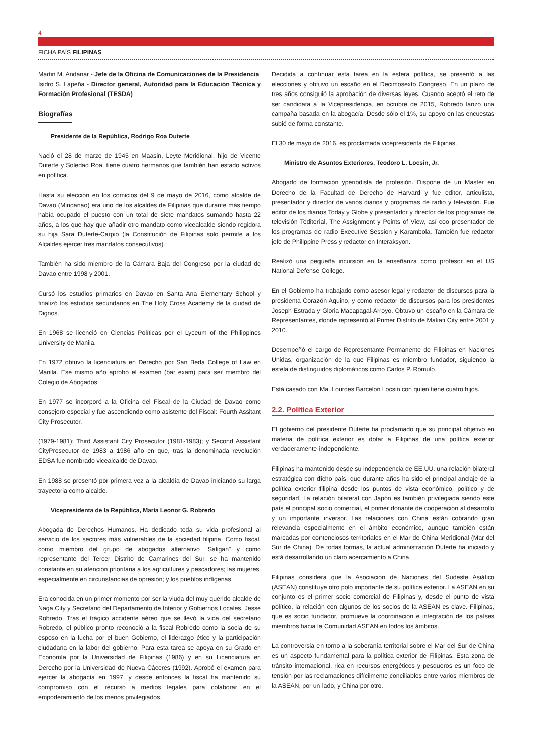4
FICHA PAÍS FILIPINAS
Martin M. Andanar - Jefe de la Oficina de Comunicaciones de la Presidencia
Isidro S. Lapeña - Director general, Autoridad para la Educación Técnica y Formación Profesional (TESDA)
Biografías
Presidente de la República, Rodrigo Roa Duterte
Nació el 28 de marzo de 1945 en Maasin, Leyte Meridional, hijo de Vicente Duterte y Soledad Roa, tiene cuatro hermanos que también han estado activos en política.
Hasta su elección en los comicios del 9 de mayo de 2016, como alcalde de Davao (Mindanao) era uno de los alcaldes de Filipinas que durante más tiempo había ocupado el puesto con un total de siete mandatos sumando hasta 22 años, a los que hay que añadir otro mandato como vicealcalde siendo regidora su hija Sara Duterte-Carpio (la Constitución de Filipinas solo permite a los Alcaldes ejercer tres mandatos consecutivos).
También ha sido miembro de la Cámara Baja del Congreso por la ciudad de Davao entre 1998 y 2001.
Cursó los estudios primarios en Davao en Santa Ana Elementary School y finalizó los estudios secundarios en The Holy Cross Academy de la ciudad de Dignos.
En 1968 se licenció en Ciencias Políticas por el Lyceum of the Philippines University de Manila.
En 1972 obtuvo la licenciatura en Derecho por San Beda College of Law en Manila. Ese mismo año aprobó el examen (bar exam) para ser miembro del Colegio de Abogados.
En 1977 se incorporó a la Oficina del Fiscal de la Ciudad de Davao como consejero especial y fue ascendiendo como asistente del Fiscal: Fourth Assitant City Prosecutor.
(1979-1981); Third Assistant City Prosecutor (1981-1983); y Second Assistant CityProsecutor de 1983 a 1986 año en que, tras la denominada revolución EDSA fue nombrado vicealcalde de Davao.
En 1988 se presentó por primera vez a la alcaldía de Davao iniciando su larga trayectoria como alcalde.
Vicepresidenta de la República, María Leonor G. Robredo
Abogada de Derechos Humanos. Ha dedicado toda su vida profesional al servicio de los sectores más vulnerables de la sociedad filipina. Como fiscal, como miembro del grupo de abogados alternativo “Saligan” y como representante del Tercer Distrito de Camarines del Sur, se ha mantenido constante en su atención prioritaria a los agricultures y pescadores; las mujeres, especialmente en circunstancias de opresión; y los pueblos indígenas.
Era conocida en un primer momento por ser la viuda del muy querido alcalde de Naga City y Secretario del Departamento de Interior y Gobiernos Locales, Jesse Robredo. Tras el trágico accidente aéreo que se llevó la vida del secretario Robredo, el público pronto reconoció a la fiscal Robredo como la socia de su esposo en la lucha por el buen Gobierno, el liderazgo ético y la participación ciudadana en la labor del gobierno. Para esta tarea se apoya en su Grado en Economía por la Universidad de Filipinas (1986) y en su Licenciatura en Derecho por la Universidad de Nueva Cáceres (1992). Aprobó el examen para ejercer la abogacía en 1997, y desde entonces la fiscal ha mantenido su compromiso con el recurso a medios legales para colaborar en el empoderamiento de los menos privilegiados.
Decidida a continuar esta tarea en la esfera política, se presentó a las elecciones y obtuvo un escaño en el Decimosexto Congreso. En un plazo de tres años consiguió la aprobación de diversas leyes. Cuando aceptó el reto de ser candidata a la Vicepresidencia, en octubre de 2015, Robredo lanzó una campaña basada en la abogacía. Desde sólo el 1%, su apoyo en las encuestas subió de forma constante.
El 30 de mayo de 2016, es proclamada vicepresidenta de Filipinas.
Ministro de Asuntos Exteriores, Teodoro L. Locsin, Jr.
Abogado de formación yperiodista de profesión. Dispone de un Master en Derecho de la Facultad de Derecho de Harvard y fue editor, articulista, presentador y director de varios diarios y programas de radio y televisión. Fue editor de los diarios Today y Globe y presentador y director de los programas de televisión Teditorial, The Assignment y Points of View, así coo presentador de los programas de radio Executive Session y Karambola. También fue redactor jefe de Philippine Press y redactor en Interaksyon.
Realizó una pequeña incursión en la enseñanza como profesor en el US National Defense College.
En el Gobierno ha trabajado como asesor legal y redactor de discursos para la presidenta Corazón Aquino, y como redactor de discursos para los presidentes Joseph Estrada y Gloria Macapagal-Arroyo. Obtuvo un escaño en la Cámara de Representantes, donde representó al Primer Distrito de Makati City entre 2001 y 2010.
Desempeñó el cargo de Representante Permanente de Filipinas en Naciones Unidas, organización de la que Filipinas es miembro fundador, siguiendo la estela de distinguidos diplomáticos como Carlos P. Rómulo.
Está casado con Ma. Lourdes Barcelon Locsin con quien tiene cuatro hijos.
2.2. Política Exterior
El gobierno del presidente Duterte ha proclamado que su principal objetivo en materia de política exterior es dotar a Filipinas de una política exterior verdaderamente independiente.
Filipinas ha mantenido desde su independencia de EE.UU. una relación bilateral estratégica con dicho país, que durante años ha sido el principal anclaje de la política exterior filipina desde los puntos de vista económico, político y de seguridad. La relación bilateral con Japón es también privilegiada siendo este país el principal socio comercial, el primer donante de cooperación al desarrollo y un importante inversor. Las relaciones con China están cobrando gran relevancia especialmente en el ámbito económico, aunque también están marcadas por contenciosos territoriales en el Mar de China Meridional (Mar del Sur de China). De todas formas, la actual administración Duterte ha iniciado y está desarrollando un claro acercamiento a China.
Filipinas considera que la Asociación de Naciones del Sudeste Asiático (ASEAN) constituye otro polo importante de su política exterior. La ASEAN en su conjunto es el primer socio comercial de Filipinas y, desde el punto de vista político, la relación con algunos de los socios de la ASEAN es clave. Filipinas, que es socio fundador, promueve la coordinación e integración de los países miembros hacia la Comunidad ASEAN en todos los ámbitos.
La controversia en torno a la soberanía territorial sobre el Mar del Sur de China es un aspecto fundamental para la política exterior de Filipinas. Esta zona de tránsito internacional, rica en recursos energéticos y pesqueros es un foco de tensión por las reclamaciones difícilmente conciliables entre varios miembros de la ASEAN, por un lado, y China por otro.